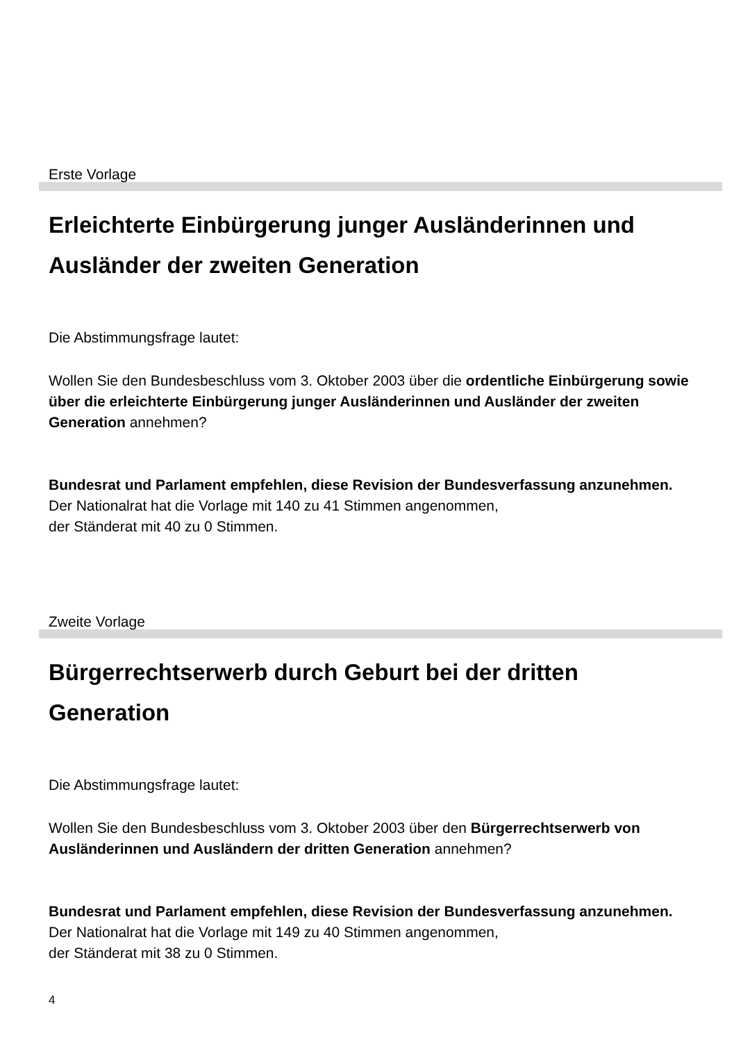Erste Vorlage
Erleichterte Einbürgerung junger Ausländerinnen und Ausländer der zweiten Generation
Die Abstimmungsfrage lautet:
Wollen Sie den Bundesbeschluss vom 3. Oktober 2003 über die ordentliche Einbürgerung sowie über die erleichterte Einbürgerung junger Ausländerinnen und Ausländer der zweiten Generation annehmen?
Bundesrat und Parlament empfehlen, diese Revision der Bundesverfassung anzunehmen.
Der Nationalrat hat die Vorlage mit 140 zu 41 Stimmen angenommen,
der Ständerat mit 40 zu 0 Stimmen.
Zweite Vorlage
Bürgerrechtserwerb durch Geburt bei der dritten Generation
Die Abstimmungsfrage lautet:
Wollen Sie den Bundesbeschluss vom 3. Oktober 2003 über den Bürgerrechts­erwerb von Ausländerinnen und Ausländern der dritten Generation annehmen?
Bundesrat und Parlament empfehlen, diese Revision der Bundesverfassung anzunehmen.
Der Nationalrat hat die Vorlage mit 149 zu 40 Stimmen angenommen,
der Ständerat mit 38 zu 0 Stimmen.
4